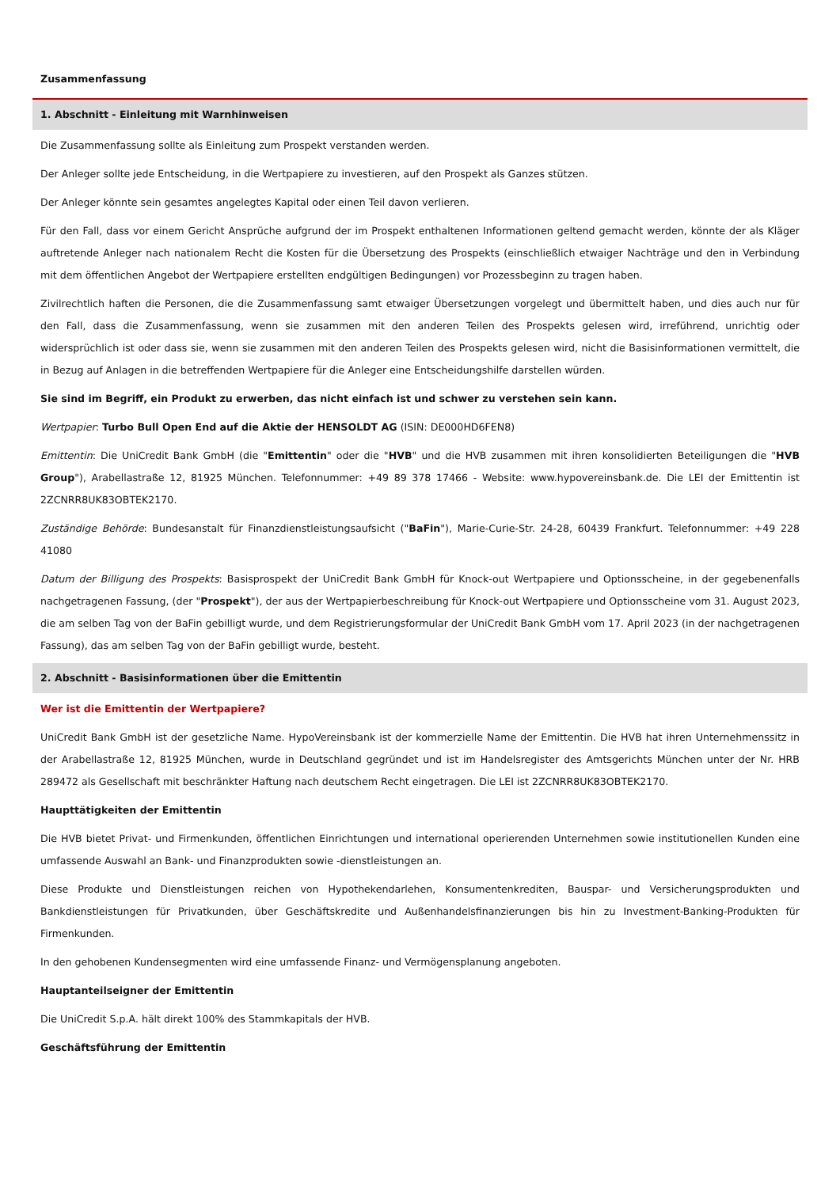Zusammenfassung
1. Abschnitt - Einleitung mit Warnhinweisen
Die Zusammenfassung sollte als Einleitung zum Prospekt verstanden werden.
Der Anleger sollte jede Entscheidung, in die Wertpapiere zu investieren, auf den Prospekt als Ganzes stützen.
Der Anleger könnte sein gesamtes angelegtes Kapital oder einen Teil davon verlieren.
Für den Fall, dass vor einem Gericht Ansprüche aufgrund der im Prospekt enthaltenen Informationen geltend gemacht werden, könnte der als Kläger auftretende Anleger nach nationalem Recht die Kosten für die Übersetzung des Prospekts (einschließlich etwaiger Nachträge und den in Verbindung mit dem öffentlichen Angebot der Wertpapiere erstellten endgültigen Bedingungen) vor Prozessbeginn zu tragen haben.
Zivilrechtlich haften die Personen, die die Zusammenfassung samt etwaiger Übersetzungen vorgelegt und übermittelt haben, und dies auch nur für den Fall, dass die Zusammenfassung, wenn sie zusammen mit den anderen Teilen des Prospekts gelesen wird, irreführend, unrichtig oder widersprüchlich ist oder dass sie, wenn sie zusammen mit den anderen Teilen des Prospekts gelesen wird, nicht die Basisinformationen vermittelt, die in Bezug auf Anlagen in die betreffenden Wertpapiere für die Anleger eine Entscheidungshilfe darstellen würden.
Sie sind im Begriff, ein Produkt zu erwerben, das nicht einfach ist und schwer zu verstehen sein kann.
Wertpapier: Turbo Bull Open End auf die Aktie der HENSOLDT AG (ISIN: DE000HD6FEN8)
Emittentin: Die UniCredit Bank GmbH (die "Emittentin" oder die "HVB" und die HVB zusammen mit ihren konsolidierten Beteiligungen die "HVB Group"), Arabellastraße 12, 81925 München. Telefonnummer: +49 89 378 17466 - Website: www.hypovereinsbank.de. Die LEI der Emittentin ist 2ZCNRR8UK83OBTEK2170.
Zuständige Behörde: Bundesanstalt für Finanzdienstleistungsaufsicht ("BaFin"), Marie-Curie-Str. 24-28, 60439 Frankfurt. Telefonnummer: +49 228 41080
Datum der Billigung des Prospekts: Basisprospekt der UniCredit Bank GmbH für Knock-out Wertpapiere und Optionsscheine, in der gegebenenfalls nachgetragenen Fassung, (der "Prospekt"), der aus der Wertpapierbeschreibung für Knock-out Wertpapiere und Optionsscheine vom 31. August 2023, die am selben Tag von der BaFin gebilligt wurde, und dem Registrierungsformular der UniCredit Bank GmbH vom 17. April 2023 (in der nachgetragenen Fassung), das am selben Tag von der BaFin gebilligt wurde, besteht.
2. Abschnitt - Basisinformationen über die Emittentin
Wer ist die Emittentin der Wertpapiere?
UniCredit Bank GmbH ist der gesetzliche Name. HypoVereinsbank ist der kommerzielle Name der Emittentin. Die HVB hat ihren Unternehmenssitz in der Arabellastraße 12, 81925 München, wurde in Deutschland gegründet und ist im Handelsregister des Amtsgerichts München unter der Nr. HRB 289472 als Gesellschaft mit beschränkter Haftung nach deutschem Recht eingetragen. Die LEI ist 2ZCNRR8UK83OBTEK2170.
Haupttätigkeiten der Emittentin
Die HVB bietet Privat- und Firmenkunden, öffentlichen Einrichtungen und international operierenden Unternehmen sowie institutionellen Kunden eine umfassende Auswahl an Bank- und Finanzprodukten sowie -dienstleistungen an.
Diese Produkte und Dienstleistungen reichen von Hypothekendarlehen, Konsumentenkrediten, Bauspar- und Versicherungsprodukten und Bankdienstleistungen für Privatkunden, über Geschäftskredite und Außenhandelsfinanzierungen bis hin zu Investment-Banking-Produkten für Firmenkunden.
In den gehobenen Kundensegmenten wird eine umfassende Finanz- und Vermögensplanung angeboten.
Hauptanteilseigner der Emittentin
Die UniCredit S.p.A. hält direkt 100% des Stammkapitals der HVB.
Geschäftsführung der Emittentin